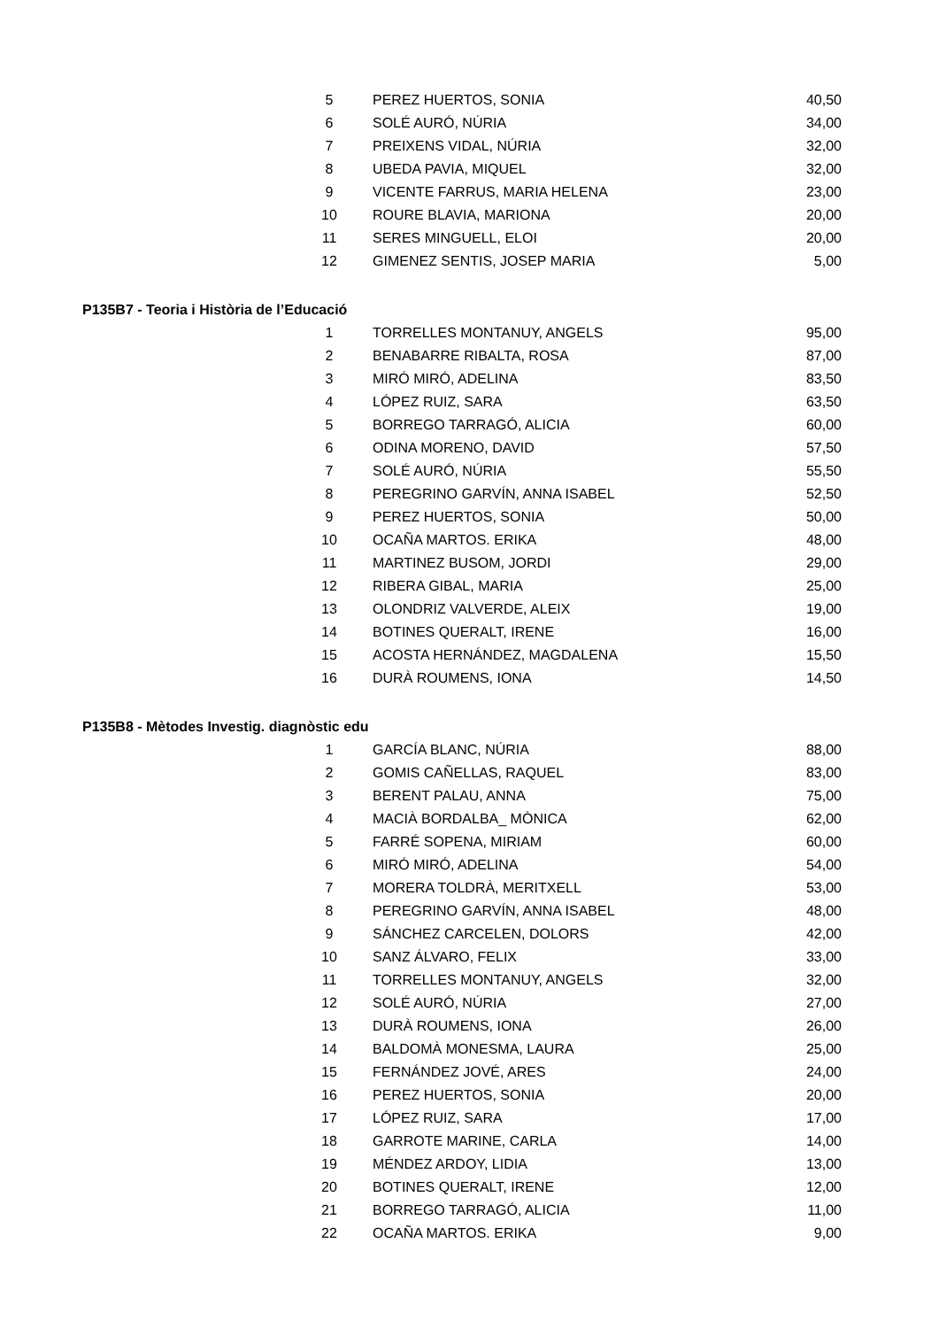| 5 | PEREZ HUERTOS, SONIA | 40,50 |
| 6 | SOLÉ AURÓ, NÚRIA | 34,00 |
| 7 | PREIXENS VIDAL, NÚRIA | 32,00 |
| 8 | UBEDA PAVIA, MIQUEL | 32,00 |
| 9 | VICENTE FARRUS, MARIA HELENA | 23,00 |
| 10 | ROURE BLAVIA, MARIONA | 20,00 |
| 11 | SERES MINGUELL, ELOI | 20,00 |
| 12 | GIMENEZ SENTIS, JOSEP MARIA | 5,00 |
P135B7 - Teoria i Història de l’Educació
| 1 | TORRELLES MONTANUY, ANGELS | 95,00 |
| 2 | BENABARRE RIBALTA, ROSA | 87,00 |
| 3 | MIRÓ MIRÓ, ADELINA | 83,50 |
| 4 | LÓPEZ RUIZ, SARA | 63,50 |
| 5 | BORREGO TARRAGÓ, ALICIA | 60,00 |
| 6 | ODINA MORENO, DAVID | 57,50 |
| 7 | SOLÉ AURÓ, NÚRIA | 55,50 |
| 8 | PEREGRINO GARVÍN, ANNA ISABEL | 52,50 |
| 9 | PEREZ HUERTOS, SONIA | 50,00 |
| 10 | OCAÑA MARTOS. ERIKA | 48,00 |
| 11 | MARTINEZ BUSOM, JORDI | 29,00 |
| 12 | RIBERA GIBAL, MARIA | 25,00 |
| 13 | OLONDRIZ VALVERDE, ALEIX | 19,00 |
| 14 | BOTINES QUERALT, IRENE | 16,00 |
| 15 | ACOSTA HERNÁNDEZ, MAGDALENA | 15,50 |
| 16 | DURÀ ROUMENS, IONA | 14,50 |
P135B8 - Mètodes Investig. diagnòstic edu
| 1 | GARCÍA BLANC, NÚRIA | 88,00 |
| 2 | GOMIS CAÑELLAS, RAQUEL | 83,00 |
| 3 | BERENT PALAU, ANNA | 75,00 |
| 4 | MACIÀ BORDALBA_ MÒNICA | 62,00 |
| 5 | FARRÉ SOPENA, MIRIAM | 60,00 |
| 6 | MIRÓ MIRÓ, ADELINA | 54,00 |
| 7 | MORERA TOLDRÀ, MERITXELL | 53,00 |
| 8 | PEREGRINO GARVÍN, ANNA ISABEL | 48,00 |
| 9 | SÁNCHEZ CARCELEN, DOLORS | 42,00 |
| 10 | SANZ ÁLVARO, FELIX | 33,00 |
| 11 | TORRELLES MONTANUY, ANGELS | 32,00 |
| 12 | SOLÉ AURÓ, NÚRIA | 27,00 |
| 13 | DURÀ ROUMENS, IONA | 26,00 |
| 14 | BALDOMÀ MONESMA, LAURA | 25,00 |
| 15 | FERNÁNDEZ JOVÉ, ARES | 24,00 |
| 16 | PEREZ HUERTOS, SONIA | 20,00 |
| 17 | LÓPEZ RUIZ, SARA | 17,00 |
| 18 | GARROTE MARINE, CARLA | 14,00 |
| 19 | MÉNDEZ ARDOY, LIDIA | 13,00 |
| 20 | BOTINES QUERALT, IRENE | 12,00 |
| 21 | BORREGO TARRAGÓ, ALICIA | 11,00 |
| 22 | OCAÑA MARTOS. ERIKA | 9,00 |